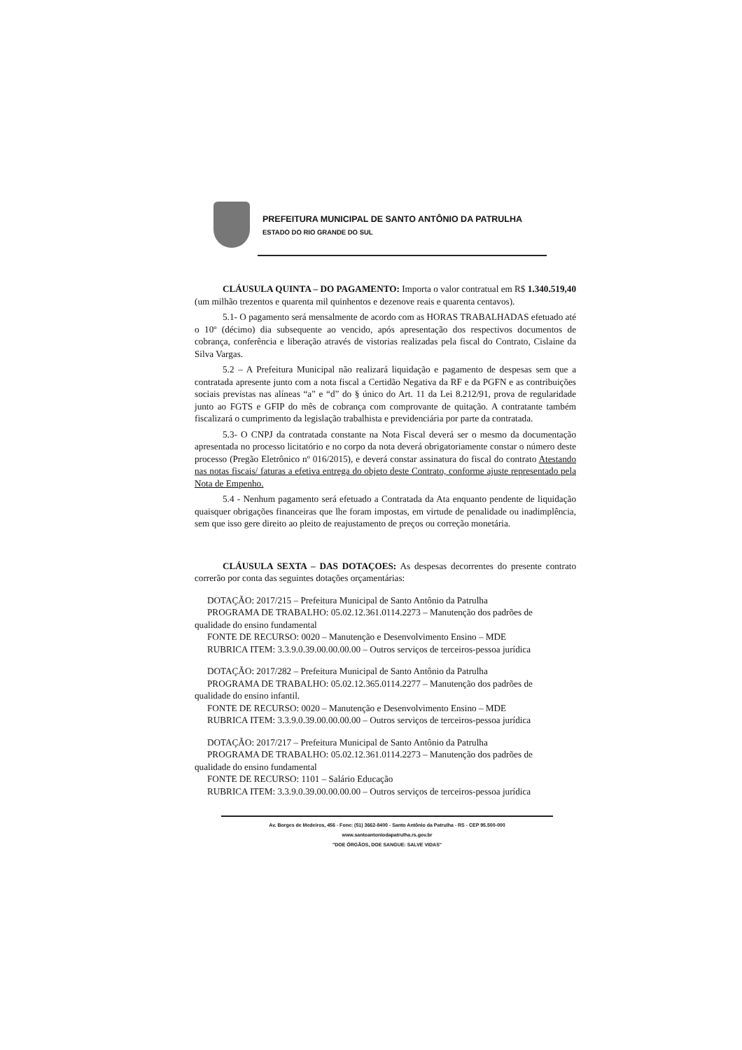PREFEITURA MUNICIPAL DE SANTO ANTÔNIO DA PATRULHA
ESTADO DO RIO GRANDE DO SUL
CLÁUSULA QUINTA – DO PAGAMENTO: Importa o valor contratual em R$ 1.340.519,40 (um milhão trezentos e quarenta mil quinhentos e dezenove reais e quarenta centavos).
5.1- O pagamento será mensalmente de acordo com as HORAS TRABALHADAS efetuado até o 10º (décimo) dia subsequente ao vencido, após apresentação dos respectivos documentos de cobrança, conferência e liberação através de vistorias realizadas pela fiscal do Contrato, Cislaine da Silva Vargas.
5.2 – A Prefeitura Municipal não realizará liquidação e pagamento de despesas sem que a contratada apresente junto com a nota fiscal a Certidão Negativa da RF e da PGFN e as contribuições sociais previstas nas alíneas “a” e “d” do § único do Art. 11 da Lei 8.212/91, prova de regularidade junto ao FGTS e GFIP do mês de cobrança com comprovante de quitação. A contratante também fiscalizará o cumprimento da legislação trabalhista e previdenciária por parte da contratada.
5.3- O CNPJ da contratada constante na Nota Fiscal deverá ser o mesmo da documentação apresentada no processo licitatório e no corpo da nota deverá obrigatoriamente constar o número deste processo (Pregão Eletrônico nº 016/2015), e deverá constar assinatura do fiscal do contrato Atestando nas notas fiscais/ faturas a efetiva entrega do objeto deste Contrato, conforme ajuste representado pela Nota de Empenho.
5.4 - Nenhum pagamento será efetuado a Contratada da Ata enquanto pendente de liquidação quaisquer obrigações financeiras que lhe foram impostas, em virtude de penalidade ou inadimplência, sem que isso gere direito ao pleito de reajustamento de preços ou correção monetária.
CLÁUSULA SEXTA – DAS DOTAÇOES: As despesas decorrentes do presente contrato correrão por conta das seguintes dotações orçamentárias:
DOTAÇÃO: 2017/215 – Prefeitura Municipal de Santo Antônio da Patrulha
PROGRAMA DE TRABALHO: 05.02.12.361.0114.2273 – Manutenção dos padrões de
qualidade do ensino fundamental
FONTE DE RECURSO: 0020 – Manutenção e Desenvolvimento Ensino – MDE
RUBRICA ITEM: 3.3.9.0.39.00.00.00.00 – Outros serviços de terceiros-pessoa jurídica
DOTAÇÃO: 2017/282 – Prefeitura Municipal de Santo Antônio da Patrulha
PROGRAMA DE TRABALHO: 05.02.12.365.0114.2277 – Manutenção dos padrões de
qualidade do ensino infantil.
FONTE DE RECURSO: 0020 – Manutenção e Desenvolvimento Ensino – MDE
RUBRICA ITEM: 3.3.9.0.39.00.00.00.00 – Outros serviços de terceiros-pessoa jurídica
DOTAÇÃO: 2017/217 – Prefeitura Municipal de Santo Antônio da Patrulha
PROGRAMA DE TRABALHO: 05.02.12.361.0114.2273 – Manutenção dos padrões de
qualidade do ensino fundamental
FONTE DE RECURSO: 1101 – Salário Educação
RUBRICA ITEM: 3.3.9.0.39.00.00.00.00 – Outros serviços de terceiros-pessoa jurídica
Av. Borges de Medeiros, 456 - Fone: (51) 3662-8400 - Santo Antônio da Patrulha - RS - CEP 95.500-000
www.santoantoniodapatrulha.rs.gov.br
"DOE ÓRGÃOS, DOE SANGUE: SALVE VIDAS"